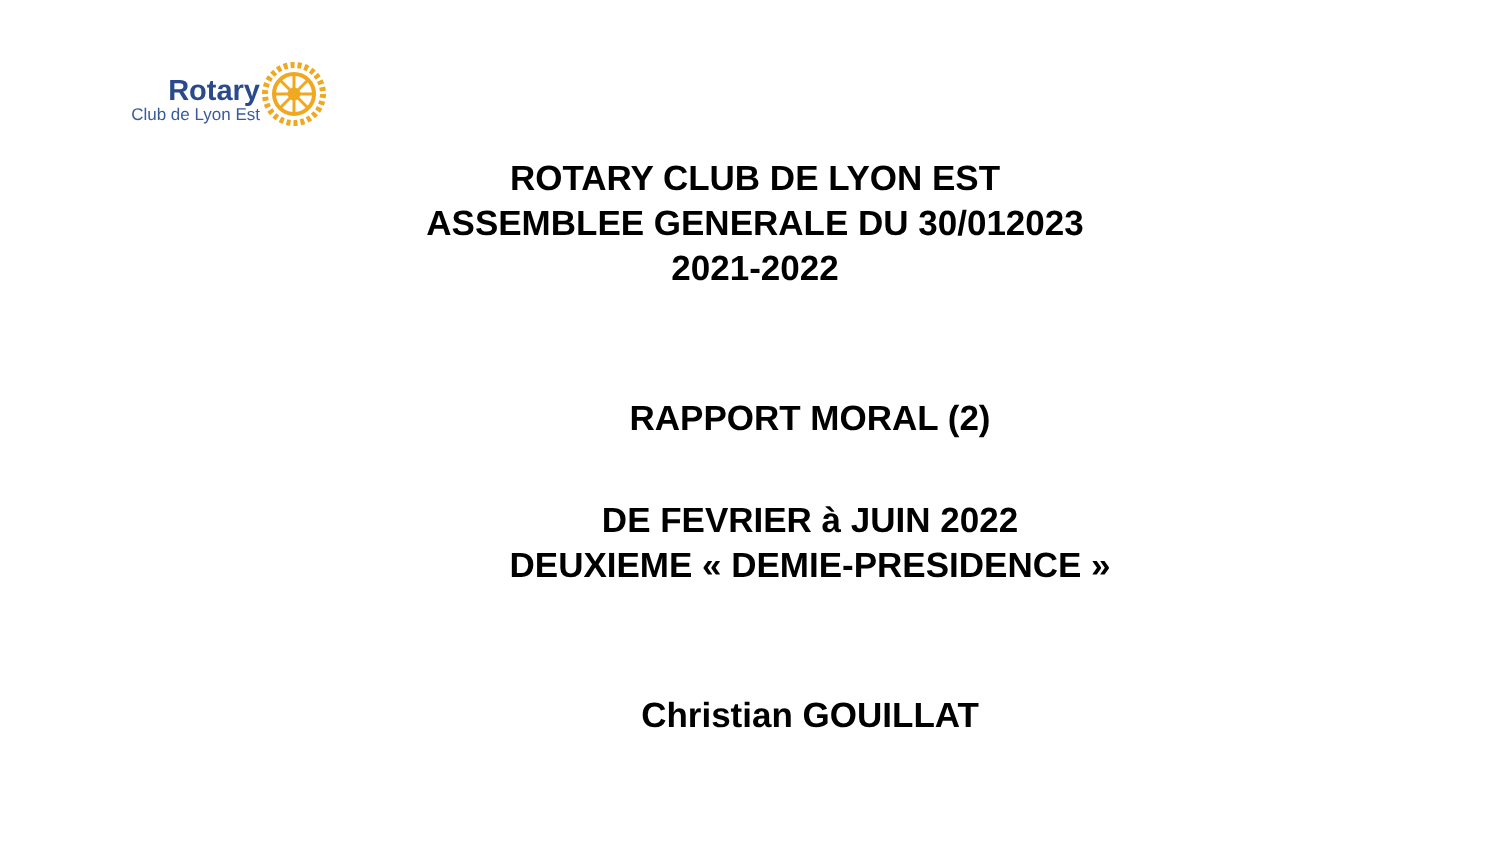Rotary
Club de Lyon Est
ROTARY CLUB DE LYON EST
ASSEMBLEE GENERALE DU 30/012023
2021-2022
RAPPORT MORAL (2)
DE FEVRIER à JUIN 2022
DEUXIEME « DEMIE-PRESIDENCE »
Christian GOUILLAT